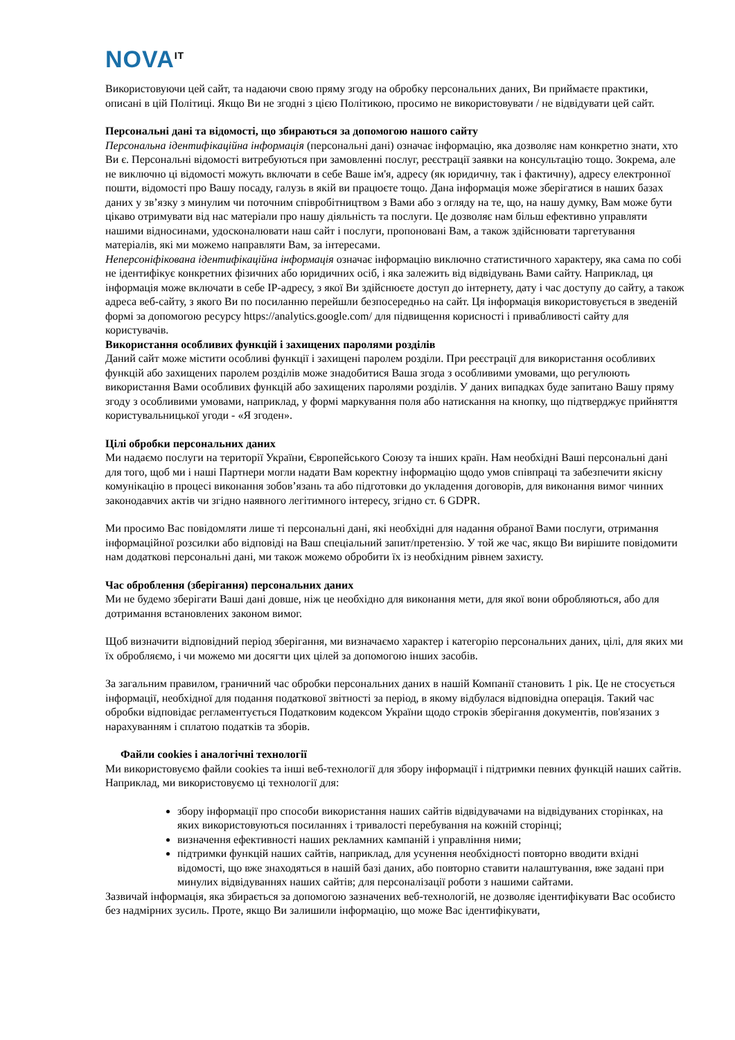NOVA<sup>IT</sup>
Використовуючи цей сайт, та надаючи свою пряму згоду на обробку персональних даних, Ви приймаєте практики, описані в цій Політиці. Якщо Ви не згодні з цією Політикою, просимо не використовувати / не відвідувати цей сайт.
Персональні дані та відомості, що збираються за допомогою нашого сайту
Персональна ідентифікаційна інформація (персональні дані) означає інформацію, яка дозволяє нам конкретно знати, хто Ви є. Персональні відомості витребуються при замовленні послуг, реєстрації заявки на консультацію тощо. Зокрема, але не виключно ці відомості можуть включати в себе Ваше ім'я, адресу (як юридичну, так і фактичну), адресу електронної пошти, відомості про Вашу посаду, галузь в якій ви працюєте тощо. Дана інформація може зберігатися в наших базах даних у зв’язку з минулим чи поточним співробітництвом з Вами або з огляду на те, що, на нашу думку, Вам може бути цікаво отримувати від нас матеріали про нашу діяльність та послуги. Це дозволяє нам більш ефективно управляти нашими відносинами, удосконалювати наш сайт і послуги, пропоновані Вам, а також здійснювати таргетування матеріалів, які ми можемо направляти Вам, за інтересами.
Неперсоніфікована ідентифікаційна інформація означає інформацію виключно статистичного характеру, яка сама по собі не ідентифікує конкретних фізичних або юридичних осіб, і яка залежить від відвідувань Вами сайту. Наприклад, ця інформація може включати в себе IP-адресу, з якої Ви здійснюєте доступ до інтернету, дату і час доступу до сайту, а також адреса веб-сайту, з якого Ви по посиланню перейшли безпосередньо на сайт. Ця інформація використовується в зведеній формі за допомогою ресурсу https://analytics.google.com/ для підвищення корисності і привабливості сайту для користувачів.
Використання особливих функцій і захищених паролями розділів
Даний сайт може містити особливі функції і захищені паролем розділи. При реєстрації для використання особливих функцій або захищених паролем розділів може знадобитися Ваша згода з особливими умовами, що регулюють використання Вами особливих функцій або захищених паролями розділів. У даних випадках буде запитано Вашу пряму згоду з особливими умовами, наприклад, у формі маркування поля або натискання на кнопку, що підтверджує прийняття користувальницької угоди - «Я згоден».
Цілі обробки персональних даних
Ми надаємо послуги на території України, Європейського Союзу та інших країн. Нам необхідні Ваші персональні дані для того, щоб ми і наші Партнери могли надати Вам коректну інформацію щодо умов співпраці та забезпечити якісну комунікацію в процесі виконання зобов’язань та або підготовки до укладення договорів, для виконання вимог чинних законодавчих актів чи згідно наявного легітимного інтересу, згідно ст. 6 GDPR.
Ми просимо Вас повідомляти лише ті персональні дані, які необхідні для надання обраної Вами послуги, отримання інформаційної розсилки або відповіді на Ваш спеціальний запит/претензію. У той же час, якщо Ви вирішите повідомити нам додаткові персональні дані, ми також можемо обробити їх із необхідним рівнем захисту.
Час оброблення (зберігання) персональних даних
Ми не будемо зберігати Ваші дані довше, ніж це необхідно для виконання мети, для якої вони обробляються, або для дотримання встановлених законом вимог.
Щоб визначити відповідний період зберігання, ми визначаємо характер і категорію персональних даних, цілі, для яких ми їх обробляємо, і чи можемо ми досягти цих цілей за допомогою інших засобів.
За загальним правилом, граничний час обробки персональних даних в нашій Компанії становить 1 рік. Це не стосується інформації, необхідної для подання податкової звітності за період, в якому відбулася відповідна операція. Такий час обробки відповідає регламентується Податковим кодексом України щодо строків зберігання документів, пов'язаних з нарахуванням і сплатою податків та зборів.
Файли cookies і аналогічні технології
Ми використовуємо файли cookies та інші веб-технології для збору інформації і підтримки певних функцій наших сайтів. Наприклад, ми використовуємо ці технології для:
збору інформації про способи використання наших сайтів відвідувачами на відвідуваних сторінках, на яких використовуються посиланнях і тривалості перебування на кожній сторінці;
визначення ефективності наших рекламних кампаній і управління ними;
підтримки функцій наших сайтів, наприклад, для усунення необхідності повторно вводити вхідні відомості, що вже знаходяться в нашій базі даних, або повторно ставити налаштування, вже задані при минулих відвідуваннях наших сайтів; для персоналізації роботи з нашими сайтами.
Зазвичай інформація, яка збирається за допомогою зазначених веб-технологій, не дозволяє ідентифікувати Вас особисто без надмірних зусиль. Проте, якщо Ви залишили інформацію, що може Вас ідентифікувати,